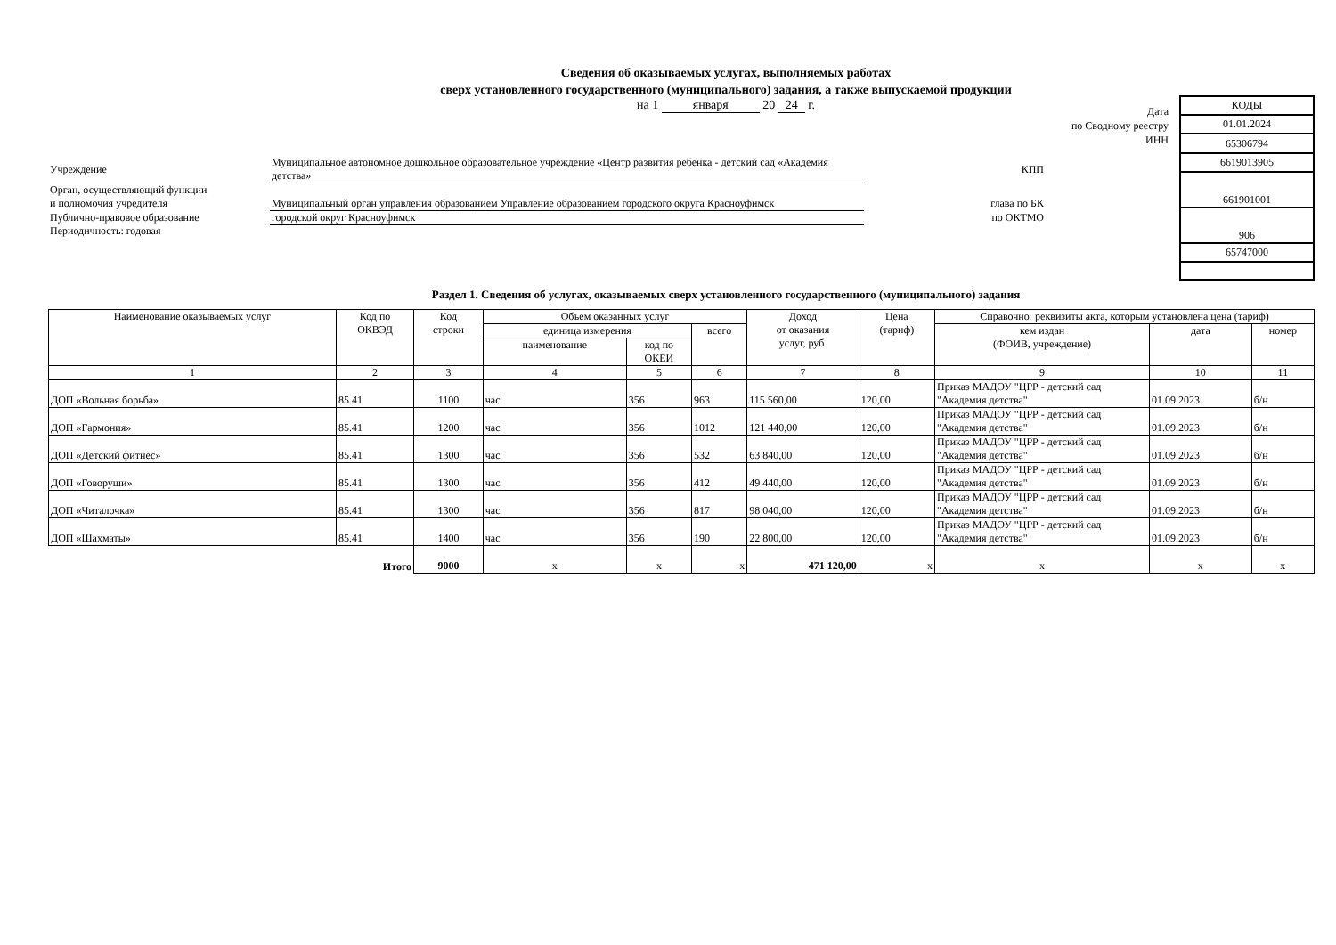Сведения об оказываемых услугах, выполняемых работах
сверх установленного государственного (муниципального) задания, а также выпускаемой продукции
на 1 января 20 24 г.
| Учреждение | Муниципальное автономное дошкольное образовательное учреждение «Центр развития ребенка - детский сад «Академия детства» | КПП |
| Орган, осуществляющий функции | | |
| и полномочия учредителя | Муниципальный орган управления образованием Управление образованием городского округа Красноуфимск | глава по БК |
| Публично-правовое образование | городской округ Красноуфимск | по ОКТМО |
| Периодичность: годовая | | |
Дата
по Сводному реестру
ИНН
| КОДЫ |
| 01.01.2024 |
| 65306794 |
| 6619013905 |
| 661901001 |
| 906 |
| 65747000 |
Раздел 1. Сведения об услугах, оказываемых сверх установленного государственного (муниципального) задания
| Наименование оказываемых услуг | Код по ОКВЭД | Код строки | Объем оказанных услуг | | | Доход от оказания услуг, руб. | Цена (тариф) | Справочно: реквизиты акта, которым установлена цена (тариф) | | |
| --- | --- | --- | --- | --- | --- | --- | --- | --- | --- | --- |
| | | | единица измерения | | всего | | | кем издан (ФОИВ, учреждение) | дата | номер |
| | | | наименование | код по ОКЕИ | | | | | | |
| 1 | 2 | 3 | 4 | 5 | 6 | 7 | 8 | 9 | 10 | 11 |
| ДОП «Вольная борьба» | 85.41 | 1100 | час | 356 | 963 | 115 560,00 | 120,00 | Приказ МАДОУ "ЦРР - детский сад "Академия детства" | 01.09.2023 | б/н |
| ДОП «Гармония» | 85.41 | 1200 | час | 356 | 1012 | 121 440,00 | 120,00 | Приказ МАДОУ "ЦРР - детский сад "Академия детства" | 01.09.2023 | б/н |
| ДОП «Детский фитнес» | 85.41 | 1300 | час | 356 | 532 | 63 840,00 | 120,00 | Приказ МАДОУ "ЦРР - детский сад "Академия детства" | 01.09.2023 | б/н |
| ДОП «Говоруши» | 85.41 | 1300 | час | 356 | 412 | 49 440,00 | 120,00 | Приказ МАДОУ "ЦРР - детский сад "Академия детства" | 01.09.2023 | б/н |
| ДОП «Читалочка» | 85.41 | 1300 | час | 356 | 817 | 98 040,00 | 120,00 | Приказ МАДОУ "ЦРР - детский сад "Академия детства" | 01.09.2023 | б/н |
| ДОП «Шахматы» | 85.41 | 1400 | час | 356 | 190 | 22 800,00 | 120,00 | Приказ МАДОУ "ЦРР - детский сад "Академия детства" | 01.09.2023 | б/н |
| Итого | | 9000 | x | x | x | 471 120,00 | x | x | x | x |